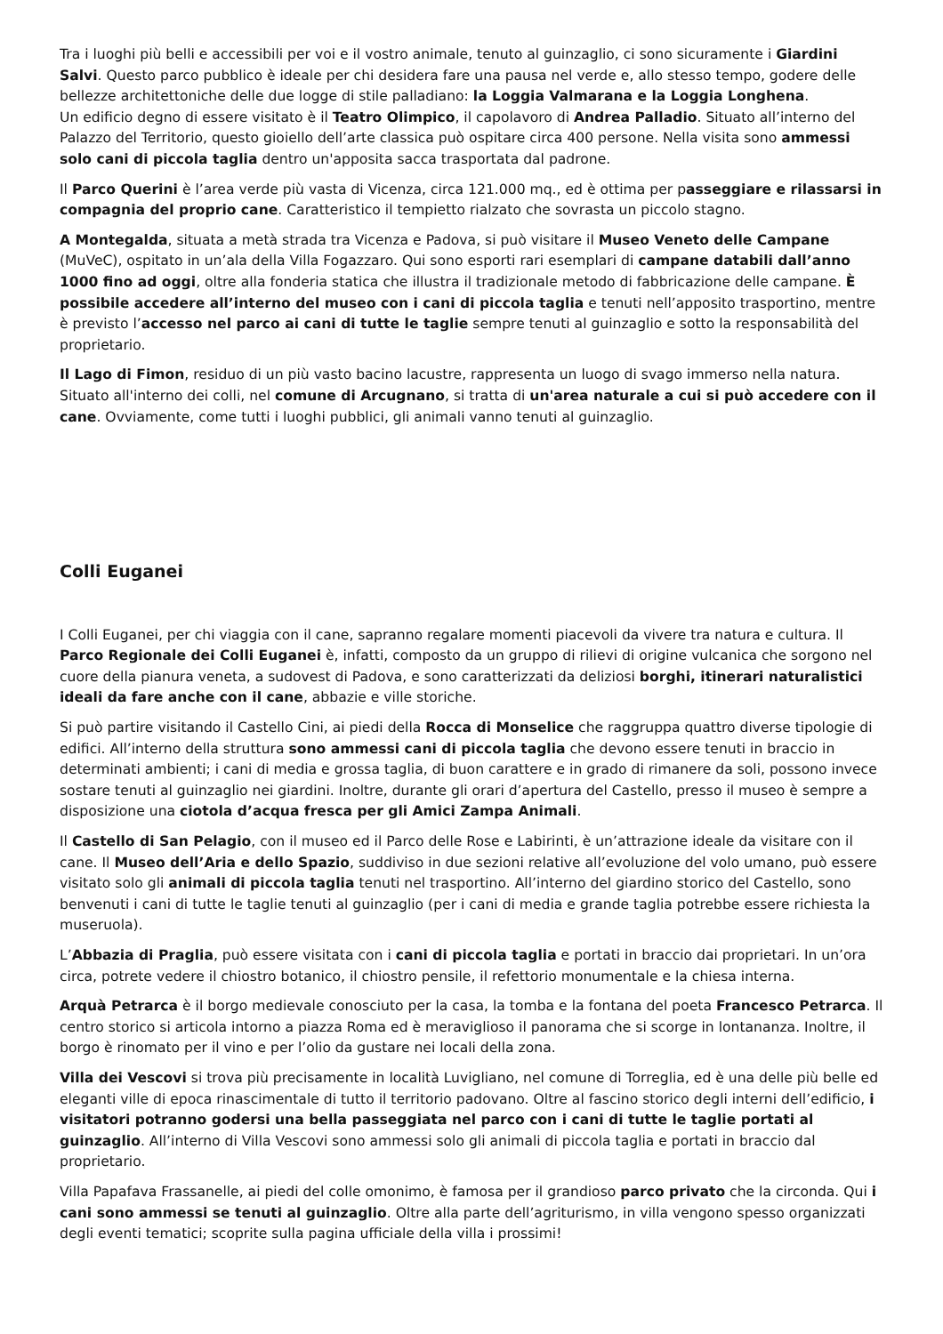Tra i luoghi più belli e accessibili per voi e il vostro animale, tenuto al guinzaglio, ci sono sicuramente i Giardini Salvi. Questo parco pubblico è ideale per chi desidera fare una pausa nel verde e, allo stesso tempo, godere delle bellezze architettoniche delle due logge di stile palladiano: la Loggia Valmarana e la Loggia Longhena.
Un edificio degno di essere visitato è il Teatro Olimpico, il capolavoro di Andrea Palladio. Situato all’interno del Palazzo del Territorio, questo gioiello dell’arte classica può ospitare circa 400 persone. Nella visita sono ammessi solo cani di piccola taglia dentro un'apposita sacca trasportata dal padrone.
Il Parco Querini è l’area verde più vasta di Vicenza, circa 121.000 mq., ed è ottima per passeggiare e rilassarsi in compagnia del proprio cane. Caratteristico il tempietto rialzato che sovrasta un piccolo stagno.
A Montegalda, situata a metà strada tra Vicenza e Padova, si può visitare il Museo Veneto delle Campane (MuVeC), ospitato in un’ala della Villa Fogazzaro. Qui sono esporti rari esemplari di campane databili dall’anno 1000 fino ad oggi, oltre alla fonderia statica che illustra il tradizionale metodo di fabbricazione delle campane. È possibile accedere all’interno del museo con i cani di piccola taglia e tenuti nell’apposito trasportino, mentre è previsto l’accesso nel parco ai cani di tutte le taglie sempre tenuti al guinzaglio e sotto la responsabilità del proprietario.
Il Lago di Fimon, residuo di un più vasto bacino lacustre, rappresenta un luogo di svago immerso nella natura. Situato all'interno dei colli, nel comune di Arcugnano, si tratta di un'area naturale a cui si può accedere con il cane. Ovviamente, come tutti i luoghi pubblici, gli animali vanno tenuti al guinzaglio.
Colli Euganei
I Colli Euganei, per chi viaggia con il cane, sapranno regalare momenti piacevoli da vivere tra natura e cultura. Il Parco Regionale dei Colli Euganei è, infatti, composto da un gruppo di rilievi di origine vulcanica che sorgono nel cuore della pianura veneta, a sudovest di Padova, e sono caratterizzati da deliziosi borghi, itinerari naturalistici ideali da fare anche con il cane, abbazie e ville storiche.
Si può partire visitando il Castello Cini, ai piedi della Rocca di Monselice che raggruppa quattro diverse tipologie di edifici. All’interno della struttura sono ammessi cani di piccola taglia che devono essere tenuti in braccio in determinati ambienti; i cani di media e grossa taglia, di buon carattere e in grado di rimanere da soli, possono invece sostare tenuti al guinzaglio nei giardini. Inoltre, durante gli orari d’apertura del Castello, presso il museo è sempre a disposizione una ciotola d’acqua fresca per gli Amici Zampa Animali.
Il Castello di San Pelagio, con il museo ed il Parco delle Rose e Labirinti, è un’attrazione ideale da visitare con il cane. Il Museo dell’Aria e dello Spazio, suddiviso in due sezioni relative all’evoluzione del volo umano, può essere visitato solo gli animali di piccola taglia tenuti nel trasportino. All’interno del giardino storico del Castello, sono benvenuti i cani di tutte le taglie tenuti al guinzaglio (per i cani di media e grande taglia potrebbe essere richiesta la museruola).
L’Abbazia di Praglia, può essere visitata con i cani di piccola taglia e portati in braccio dai proprietari. In un’ora circa, potrete vedere il chiostro botanico, il chiostro pensile, il refettorio monumentale e la chiesa interna.
Arquà Petrarca è il borgo medievale conosciuto per la casa, la tomba e la fontana del poeta Francesco Petrarca. Il centro storico si articola intorno a piazza Roma ed è meraviglioso il panorama che si scorge in lontananza. Inoltre, il borgo è rinomato per il vino e per l’olio da gustare nei locali della zona.
Villa dei Vescovi si trova più precisamente in località Luvigliano, nel comune di Torreglia, ed è una delle più belle ed eleganti ville di epoca rinascimentale di tutto il territorio padovano. Oltre al fascino storico degli interni dell’edificio, i visitatori potranno godersi una bella passeggiata nel parco con i cani di tutte le taglie portati al guinzaglio. All’interno di Villa Vescovi sono ammessi solo gli animali di piccola taglia e portati in braccio dal proprietario.
Villa Papafava Frassanelle, ai piedi del colle omonimo, è famosa per il grandioso parco privato che la circonda. Qui i cani sono ammessi se tenuti al guinzaglio. Oltre alla parte dell’agriturismo, in villa vengono spesso organizzati degli eventi tematici; scoprite sulla pagina ufficiale della villa i prossimi!